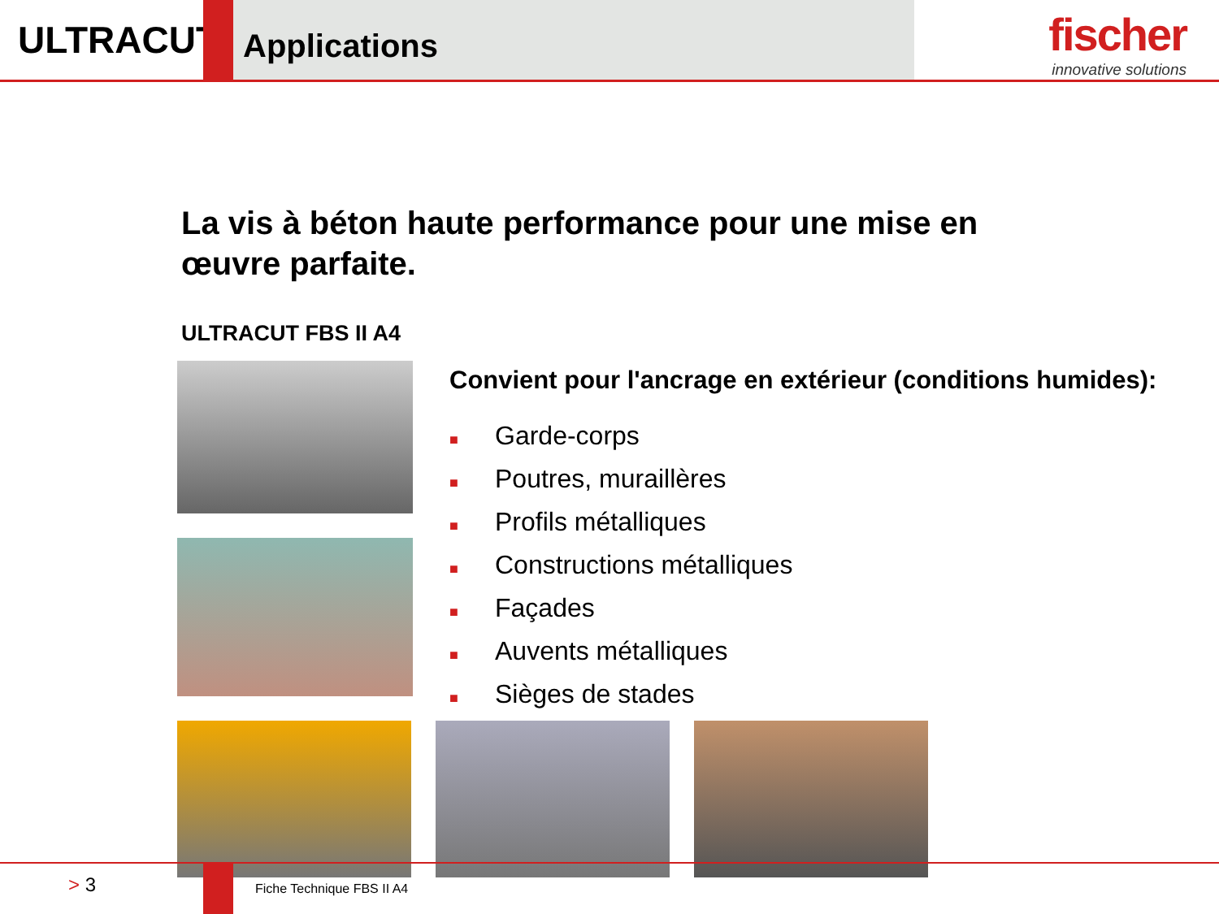ULTRACUT
Applications
fischer
innovative solutions
La vis à béton haute performance pour une mise en œuvre parfaite.
ULTRACUT FBS II A4
Convient pour l'ancrage en extérieur (conditions humides):
■ Garde-corps
■ Poutres, muraillères
■ Profils métalliques
■ Constructions métalliques
■ Façades
■ Auvents métalliques
■ Sièges de stades
> 3
Fiche Technique FBS II A4